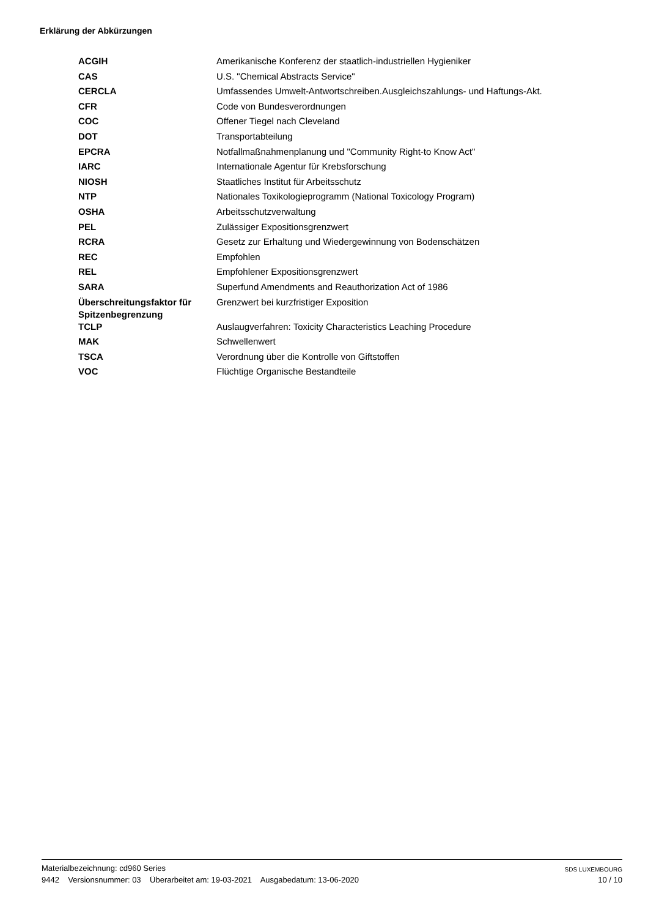Erklärung der Abkürzungen
| ACGIH | Amerikanische Konferenz der staatlich-industriellen Hygieniker |
| CAS | U.S. "Chemical Abstracts Service" |
| CERCLA | Umfassendes Umwelt-Antwortschreiben.Ausgleichszahlungs- und Haftungs-Akt. |
| CFR | Code von Bundesverordnungen |
| COC | Offener Tiegel nach Cleveland |
| DOT | Transportabteilung |
| EPCRA | Notfallmaßnahmenplanung und "Community Right-to Know Act" |
| IARC | Internationale Agentur für Krebsforschung |
| NIOSH | Staatliches Institut für Arbeitsschutz |
| NTP | Nationales Toxikologieprogramm (National Toxicology Program) |
| OSHA | Arbeitsschutzverwaltung |
| PEL | Zulässiger Expositionsgrenzwert |
| RCRA | Gesetz zur Erhaltung und Wiedergewinnung von Bodenschätzen |
| REC | Empfohlen |
| REL | Empfohlener Expositionsgrenzwert |
| SARA | Superfund Amendments and Reauthorization Act of 1986 |
| Überschreitungsfaktor für Spitzenbegrenzung | Grenzwert bei kurzfristiger Exposition |
| TCLP | Auslaugverfahren: Toxicity Characteristics Leaching Procedure |
| MAK | Schwellenwert |
| TSCA | Verordnung über die Kontrolle von Giftstoffen |
| VOC | Flüchtige Organische Bestandteile |
Materialbezeichnung: cd960 Series
9442 Versionsnummer: 03 Überarbeitet am: 19-03-2021 Ausgabedatum: 13-06-2020
SDS LUXEMBOURG
10 / 10